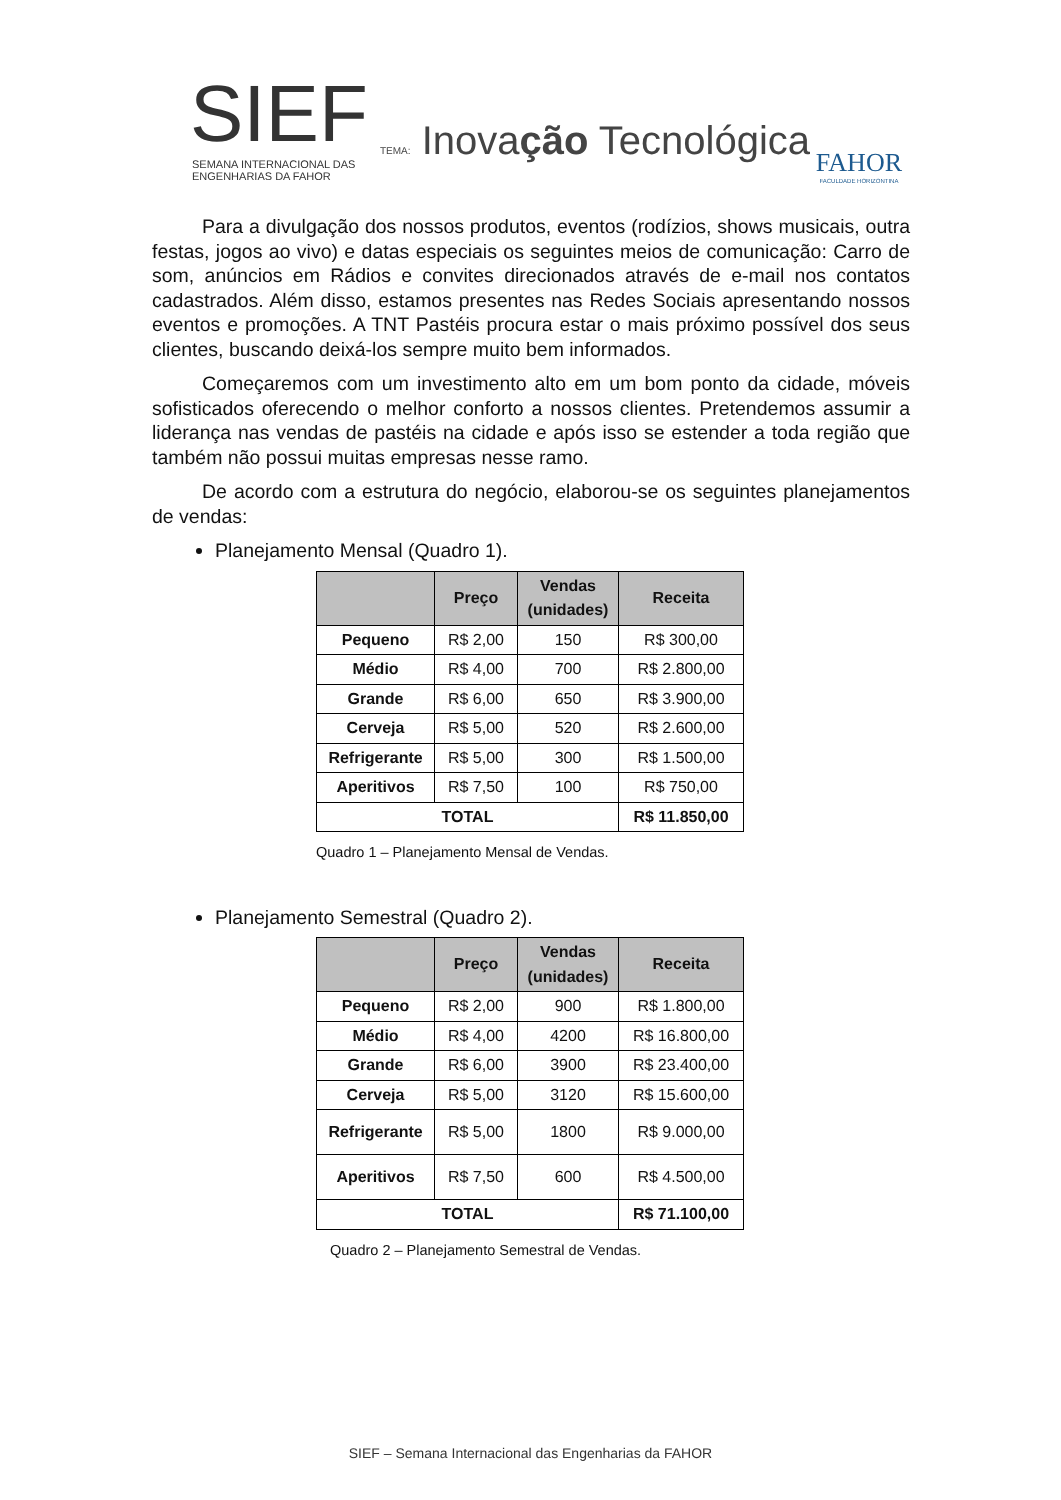SIEF
SEMANA INTERNACIONAL DAS
ENGENHARIAS DA FAHOR
TEMA: Inovação Tecnológica FAHOR
FACULDADE HORIZONTINA
Para a divulgação dos nossos produtos, eventos (rodízios, shows musicais, outra festas, jogos ao vivo) e datas especiais os seguintes meios de comunicação: Carro de som, anúncios em Rádios e convites direcionados através de e-mail nos contatos cadastrados. Além disso, estamos presentes nas Redes Sociais apresentando nossos eventos e promoções. A TNT Pastéis procura estar o mais próximo possível dos seus clientes, buscando deixá-los sempre muito bem informados.
Começaremos com um investimento alto em um bom ponto da cidade, móveis sofisticados oferecendo o melhor conforto a nossos clientes. Pretendemos assumir a liderança nas vendas de pastéis na cidade e após isso se estender a toda região que também não possui muitas empresas nesse ramo.
De acordo com a estrutura do negócio, elaborou-se os seguintes planejamentos de vendas:
Planejamento Mensal (Quadro 1).
| | Preço | Vendas (unidades) | Receita |
| --- | --- | --- | --- |
| Pequeno | R$ 2,00 | 150 | R$ 300,00 |
| Médio | R$ 4,00 | 700 | R$ 2.800,00 |
| Grande | R$ 6,00 | 650 | R$ 3.900,00 |
| Cerveja | R$ 5,00 | 520 | R$ 2.600,00 |
| Refrigerante | R$ 5,00 | 300 | R$ 1.500,00 |
| Aperitivos | R$ 7,50 | 100 | R$ 750,00 |
| TOTAL | | | R$ 11.850,00 |
Quadro 1 – Planejamento Mensal de Vendas.
Planejamento Semestral (Quadro 2).
| | Preço | Vendas (unidades) | Receita |
| --- | --- | --- | --- |
| Pequeno | R$ 2,00 | 900 | R$ 1.800,00 |
| Médio | R$ 4,00 | 4200 | R$ 16.800,00 |
| Grande | R$ 6,00 | 3900 | R$ 23.400,00 |
| Cerveja | R$ 5,00 | 3120 | R$ 15.600,00 |
| Refrigerante | R$ 5,00 | 1800 | R$ 9.000,00 |
| Aperitivos | R$ 7,50 | 600 | R$ 4.500,00 |
| TOTAL | | | R$ 71.100,00 |
Quadro 2 – Planejamento Semestral de Vendas.
SIEF – Semana Internacional das Engenharias da FAHOR